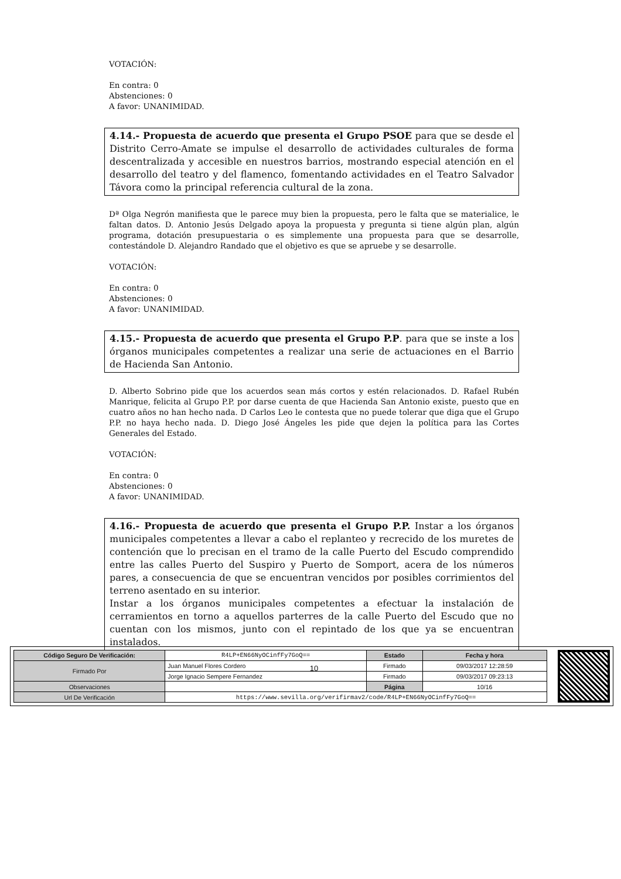VOTACIÓN:
En contra: 0
Abstenciones: 0
A favor: UNANIMIDAD.
4.14.- Propuesta de acuerdo que presenta el Grupo PSOE para que se desde el Distrito Cerro-Amate se impulse el desarrollo de actividades culturales de forma descentralizada y accesible en nuestros barrios, mostrando especial atención en el desarrollo del teatro y del flamenco, fomentando actividades en el Teatro Salvador Távora como la principal referencia cultural de la zona.
Dª Olga Negrón manifiesta que le parece muy bien la propuesta, pero le falta que se materialice, le faltan datos. D. Antonio Jesús Delgado apoya la propuesta y pregunta si tiene algún plan, algún programa, dotación presupuestaria o es simplemente una propuesta para que se desarrolle, contestándole D. Alejandro Randado que el objetivo es que se apruebe y se desarrolle.
VOTACIÓN:
En contra: 0
Abstenciones: 0
A favor: UNANIMIDAD.
4.15.- Propuesta de acuerdo que presenta el Grupo P.P. para que se inste a los órganos municipales competentes a realizar una serie de actuaciones en el Barrio de Hacienda San Antonio.
D. Alberto Sobrino pide que los acuerdos sean más cortos y estén relacionados. D. Rafael Rubén Manrique, felicita al Grupo P.P. por darse cuenta de que Hacienda San Antonio existe, puesto que en cuatro años no han hecho nada. D Carlos Leo le contesta que no puede tolerar que diga que el Grupo P.P. no haya hecho nada. D. Diego José Ángeles les pide que dejen la política para las Cortes Generales del Estado.
VOTACIÓN:
En contra: 0
Abstenciones: 0
A favor: UNANIMIDAD.
4.16.- Propuesta de acuerdo que presenta el Grupo P.P. Instar a los órganos municipales competentes a llevar a cabo el replanteo y recrecido de los muretes de contención que lo precisan en el tramo de la calle Puerto del Escudo comprendido entre las calles Puerto del Suspiro y Puerto de Somport, acera de los números pares, a consecuencia de que se encuentran vencidos por posibles corrimientos del terreno asentado en su interior.
Instar a los órganos municipales competentes a efectuar la instalación de cerramientos en torno a aquellos parterres de la calle Puerto del Escudo que no cuentan con los mismos, junto con el repintado de los que ya se encuentran instalados.
10
| Código Seguro De Verificación: | R4LP+EN66NyOCinfFy7GoQ== | Estado | Fecha y hora |
| Firmado Por | Juan Manuel Flores Cordero | Firmado | 09/03/2017 12:28:59 |
| | Jorge Ignacio Sempere Fernandez | Firmado | 09/03/2017 09:23:13 |
| Observaciones | | Página | 10/16 |
| Url De Verificación | https://www.sevilla.org/verifirmav2/code/R4LP+EN66NyOCinfFy7GoQ== | | |